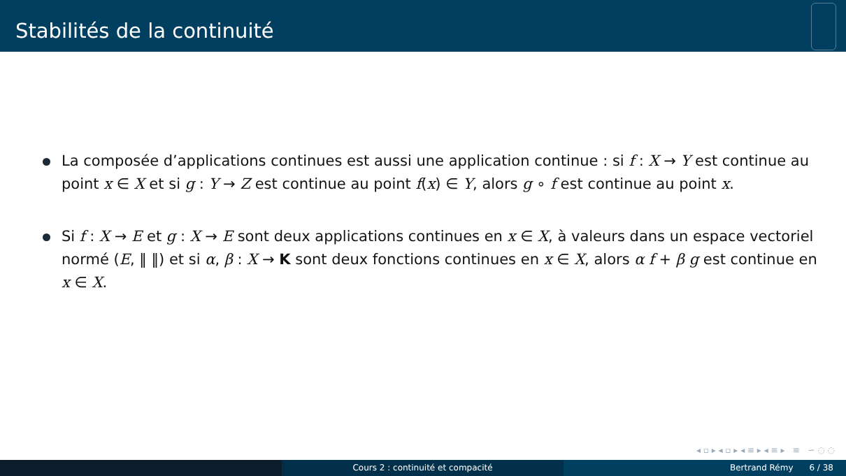Stabilités de la continuité
La composée d’applications continues est aussi une application continue : si f : X → Y est continue au point x ∈ X et si g : Y → Z est continue au point f(x) ∈ Y, alors g ∘ f est continue au point x.
Si f : X → E et g : X → E sont deux applications continues en x ∈ X, à valeurs dans un espace vectoriel normé (E, ‖ ‖) et si α, β : X → K sont deux fonctions continues en x ∈ X, alors α f + β g est continue en x ∈ X.
◂ ▫ ▸ ◂ ▫ ▸ ◂ ≡ ▸ ◂ ≡ ▸ ≡ ∽ ◌ ◌
Cours 2 : continuité et compacité Bertrand Rémy 6 / 38